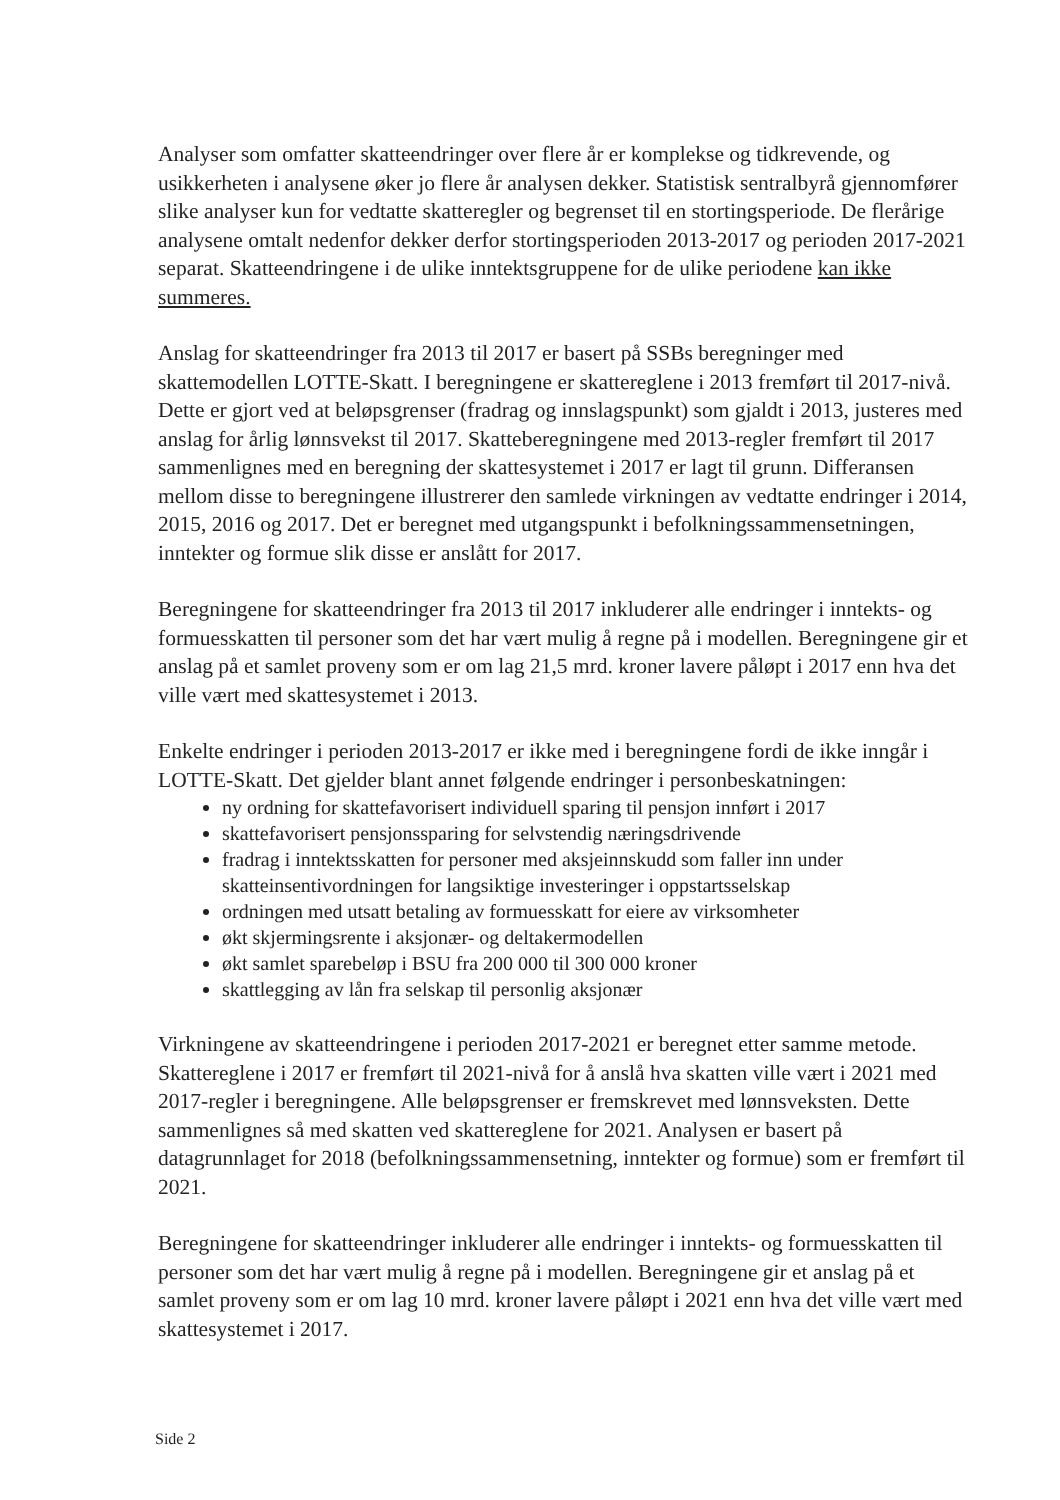Analyser som omfatter skatteendringer over flere år er komplekse og tidkrevende, og usikkerheten i analysene øker jo flere år analysen dekker. Statistisk sentralbyrå gjennomfører slike analyser kun for vedtatte skatteregler og begrenset til en stortingsperiode. De flerårige analysene omtalt nedenfor dekker derfor stortingsperioden 2013-2017 og perioden 2017-2021 separat. Skatteendringene i de ulike inntektsgruppene for de ulike periodene kan ikke summeres.
Anslag for skatteendringer fra 2013 til 2017 er basert på SSBs beregninger med skattemodellen LOTTE-Skatt. I beregningene er skattereglene i 2013 fremført til 2017-nivå. Dette er gjort ved at beløpsgrenser (fradrag og innslagspunkt) som gjaldt i 2013, justeres med anslag for årlig lønnsvekst til 2017. Skatteberegningene med 2013-regler fremført til 2017 sammenlignes med en beregning der skattesystemet i 2017 er lagt til grunn. Differansen mellom disse to beregningene illustrerer den samlede virkningen av vedtatte endringer i 2014, 2015, 2016 og 2017. Det er beregnet med utgangspunkt i befolkningssammensetningen, inntekter og formue slik disse er anslått for 2017.
Beregningene for skatteendringer fra 2013 til 2017 inkluderer alle endringer i inntekts- og formuesskatten til personer som det har vært mulig å regne på i modellen. Beregningene gir et anslag på et samlet proveny som er om lag 21,5 mrd. kroner lavere påløpt i 2017 enn hva det ville vært med skattesystemet i 2013.
Enkelte endringer i perioden 2013-2017 er ikke med i beregningene fordi de ikke inngår i LOTTE-Skatt. Det gjelder blant annet følgende endringer i personbeskatningen:
ny ordning for skattefavorisert individuell sparing til pensjon innført i 2017
skattefavorisert pensjonssparing for selvstendig næringsdrivende
fradrag i inntektsskatten for personer med aksjeinnskudd som faller inn under skatteinsentivordningen for langsiktige investeringer i oppstartsselskap
ordningen med utsatt betaling av formuesskatt for eiere av virksomheter
økt skjermingsrente i aksjonær- og deltakermodellen
økt samlet sparebeløp i BSU fra 200 000 til 300 000 kroner
skattlegging av lån fra selskap til personlig aksjonær
Virkningene av skatteendringene i perioden 2017-2021 er beregnet etter samme metode. Skattereglene i 2017 er fremført til 2021-nivå for å anslå hva skatten ville vært i 2021 med 2017-regler i beregningene. Alle beløpsgrenser er fremskrevet med lønnsveksten. Dette sammenlignes så med skatten ved skattereglene for 2021. Analysen er basert på datagrunnlaget for 2018 (befolkningssammensetning, inntekter og formue) som er fremført til 2021.
Beregningene for skatteendringer inkluderer alle endringer i inntekts- og formuesskatten til personer som det har vært mulig å regne på i modellen. Beregningene gir et anslag på et samlet proveny som er om lag 10 mrd. kroner lavere påløpt i 2021 enn hva det ville vært med skattesystemet i 2017.
Side 2